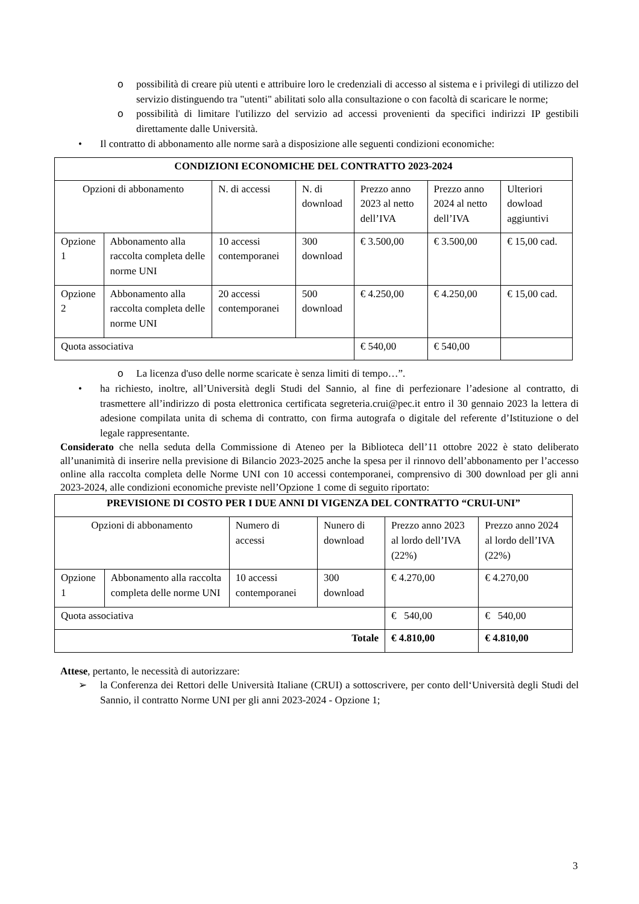o possibilità di creare più utenti e attribuire loro le credenziali di accesso al sistema e i privilegi di utilizzo del servizio distinguendo tra "utenti" abilitati solo alla consultazione o con facoltà di scaricare le norme;
o possibilità di limitare l'utilizzo del servizio ad accessi provenienti da specifici indirizzi IP gestibili direttamente dalle Università.
• Il contratto di abbonamento alle norme sarà a disposizione alle seguenti condizioni economiche:
| CONDIZIONI ECONOMICHE DEL CONTRATTO 2023-2024 | | | | | | |
| --- | --- | --- | --- | --- | --- | --- |
| Opzioni di abbonamento | | N. di accessi | N. di download | Prezzo anno 2023 al netto dell’IVA | Prezzo anno 2024 al netto dell’IVA | Ulteriori dowload aggiuntivi |
| Opzione 1 | Abbonamento alla raccolta completa delle norme UNI | 10 accessi contemporanei | 300 download | € 3.500,00 | € 3.500,00 | € 15,00 cad. |
| Opzione 2 | Abbonamento alla raccolta completa delle norme UNI | 20 accessi contemporanei | 500 download | € 4.250,00 | € 4.250,00 | € 15,00 cad. |
| Quota associativa | | | | € 540,00 | € 540,00 | |
o La licenza d'uso delle norme scaricate è senza limiti di tempo…”.
• ha richiesto, inoltre, all’Università degli Studi del Sannio, al fine di perfezionare l’adesione al contratto, di trasmettere all’indirizzo di posta elettronica certificata segreteria.crui@pec.it entro il 30 gennaio 2023 la lettera di adesione compilata unita di schema di contratto, con firma autografa o digitale del referente d’Istituzione o del legale rappresentante.
Considerato che nella seduta della Commissione di Ateneo per la Biblioteca dell’11 ottobre 2022 è stato deliberato all’unanimità di inserire nella previsione di Bilancio 2023-2025 anche la spesa per il rinnovo dell’abbonamento per l’accesso online alla raccolta completa delle Norme UNI con 10 accessi contemporanei, comprensivo di 300 download per gli anni 2023-2024, alle condizioni economiche previste nell’Opzione 1 come di seguito riportato:
| PREVISIONE DI COSTO PER I DUE ANNI DI VIGENZA DEL CONTRATTO “CRUI-UNI” | | | | | |
| --- | --- | --- | --- | --- | --- |
| Opzioni di abbonamento | | Numero di accessi | Nunero di download | Prezzo anno 2023 al lordo dell’IVA (22%) | Prezzo anno 2024 al lordo dell’IVA (22%) |
| Opzione 1 | Abbonamento alla raccolta completa delle norme UNI | 10 accessi contemporanei | 300 download | € 4.270,00 | € 4.270,00 |
| Quota associativa | | | | € 540,00 | € 540,00 |
| Totale | | | | € 4.810,00 | € 4.810,00 |
Attese, pertanto, le necessità di autorizzare:
➢ la Conferenza dei Rettori delle Università Italiane (CRUI) a sottoscrivere, per conto dell‘Università degli Studi del Sannio, il contratto Norme UNI per gli anni 2023-2024 - Opzione 1;
3